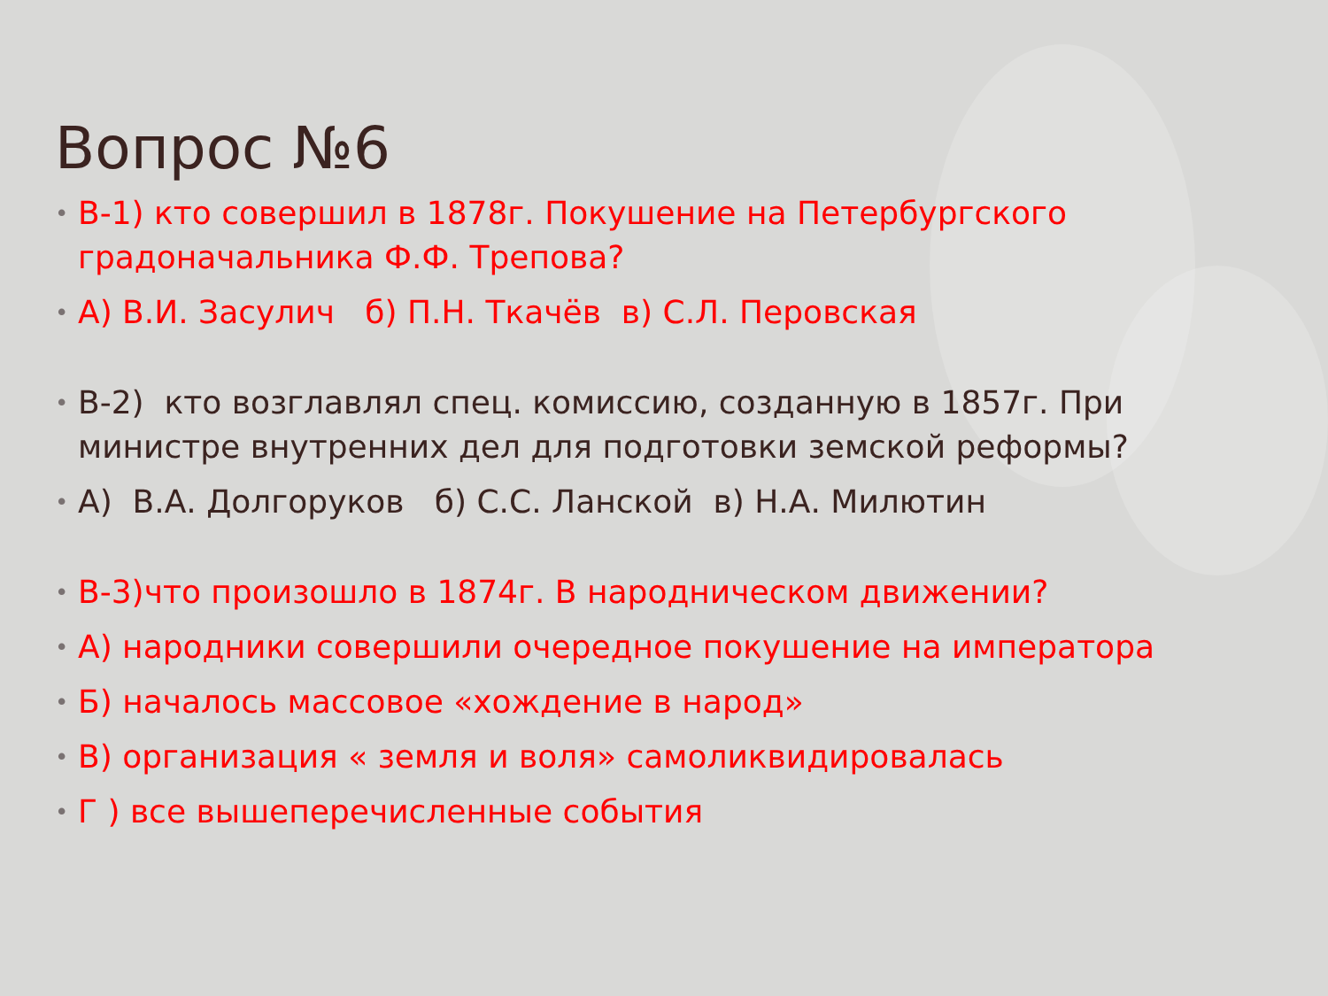Вопрос №6
• В-1) кто совершил в 1878г. Покушение на Петербургского градоначальника Ф.Ф. Трепова?
• А) В.И. Засулич б) П.Н. Ткачёв в) С.Л. Перовская
• В-2) кто возглавлял спец. комиссию, созданную в 1857г. При министре внутренних дел для подготовки земской реформы?
• А) В.А. Долгоруков б) С.С. Ланской в) Н.А. Милютин
• В-3)что произошло в 1874г. В народническом движении?
• А) народники совершили очередное покушение на императора
• Б) началось массовое «хождение в народ»
• В) организация « земля и воля» самоликвидировалась
• Г ) все вышеперечисленные события